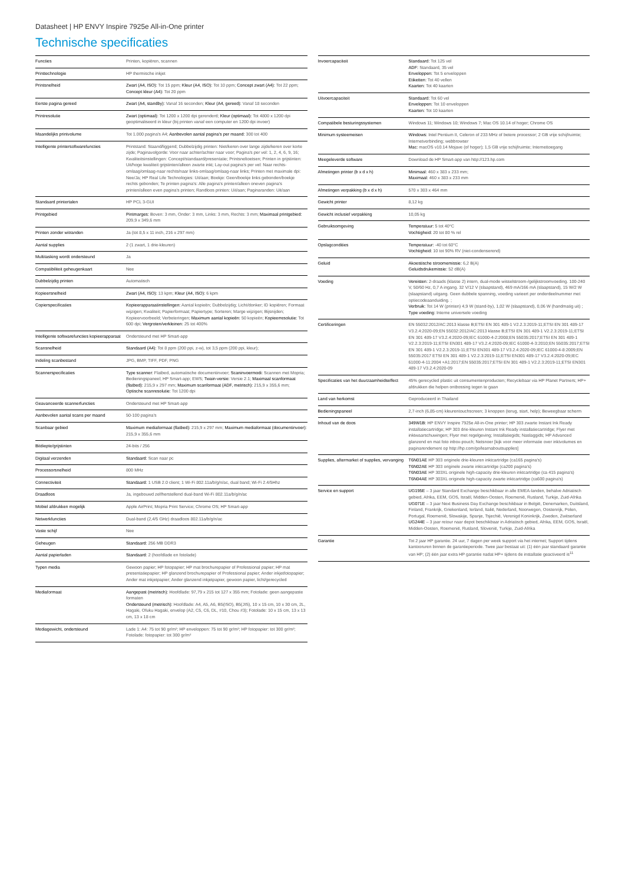Datasheet | HP ENVY Inspire 7925e All-in-One printer
Technische specificaties
| Functies | Printen, kopiëren, scannen |
| Printtechnologie | HP thermische inkjet |
| Printsnelheid | Zwart (A4, ISO): Tot 15 ppm; Kleur (A4, ISO): Tot 10 ppm; Concept zwart (A4): Tot 22 ppm; Concept kleur (A4): Tot 20 ppm |
| Eerste pagina gereed | Zwart (A4, standby): Vanaf 16 seconden; Kleur (A4, gereed): Vanaf 18 seconden |
| Printresolutie | Zwart (optimaal): Tot 1200 x 1200 dpi gerenderd; Kleur (optimaal): Tot 4800 x 1200 dpi geoptimaliseerd in kleur (bij printen vanaf een computer en 1200 dpi invoer) |
| Maandelijks printvolume | Tot 1.000 pagina's A4; Aanbevolen aantal pagina's per maand: 300 tot 400 |
| Intelligente printersoftwarefuncties | Printstand: Staand/liggend; Dubbelzijdig printen: Niet/keren over lange zijde/keren over korte zijde; Paginavolgorde: Voor naar achter/achter naar voor; Pagina's per vel: 1, 2, 4, 6, 9, 16; Kwaliteitsinstellingen: Concept/standaard/presentatie; Printsneltoetsen; Printen in grijstinten: Uit/hoge kwaliteit grijstinten/alleen zwarte inkt; Lay-out pagina's per vel: Naar rechts-omlaag/omlaag-naar rechts/naar links-omlaag/omlaag-naar links; Printen met maximale dpi: Nee/Ja; HP Real Life Technologies: Uit/aan; Boekje: Geen/boekje links gebonden/boekje rechts gebonden; Te printen pagina's: Alle pagina's printen/alleen oneven pagina's printen/alleen even pagina's printen; Randloos printen: Uit/aan; Paginaranden: Uit/aan |
| Standaard printertalen | HP PCL 3-GUI |
| Printgebied | Pintmarges: Boven: 3 mm, Onder: 3 mm, Links: 3 mm, Rechts: 3 mm; Maximaal printgebied: 209,9 x 349,6 mm |
| Printen zonder witranden | Ja (tot 8,5 x 11 inch, 216 x 297 mm) |
| Aantal supplies | 2 (1 zwart, 1 drie-kleuren) |
| Multitasking wordt ondersteund | Ja |
| Compatibiliteit geheugenkaart | Nee |
| Dubbelzijdig printen | Automatisch |
| Kopieersnelheid | Zwart (A4, ISO): 13 kpm; Kleur (A4, ISO): 6 kpm |
| Copierspecificaties | Kopieerapparaatinstellingen: Aantal kopieën; Dubbelzijdig; Licht/donker; ID kopiëren; Formaat wijzigen; Kwaliteit; Papierformaat; Papiertype; Sorteren; Marge wijzigen; Bijsnijden; Kopieervoorbeeld; Verbeteringen; Maximum aantal kopieën: 50 kopieën; Kopieerresolutie: Tot 600 dpi; Vergroten/verkleinen: 25 tot 400% |
| Intelligente softwarefuncties kopieerapparaat | Ondersteund met HP Smart-app |
| Scansnelheid | Standaard (A4): Tot 8 ppm (200 ppi, z-w), tot 3,5 ppm (200 ppi, kleur); |
| Indeling scanbestand | JPG, BMP, TIFF, PDF, PNG |
| Scannerspecificaties | Type scanner: Flatbed, automatische documentinvoer; Scaninvoermodi: Scannen met Mopria; Bedieningspaneel; HP Smart-app; EWS; Twain-versie: Versie 2.1; Maximaal scanformaat (flatbed): 215,9 x 297 mm; Maximum scanformaat (ADF, metrisch): 215,9 x 355,6 mm; Optische scanresolutie: Tot 1200 dpi |
| Geavanceerde scannerfuncties | Ondersteund met HP Smart-app |
| Aanbevolen aantal scans per maand | 50-100 pagina's |
| Scanbaar gebied | Maximum mediaformaat (flatbed): 215,9 x 297 mm; Maximum mediaformaat (documentinvoer): 215,9 x 355,6 mm |
| Bitdiepte/grijstinten | 24-bits / 256 |
| Digitaal verzenden | Standaard: Scan naar pc |
| Processorsnelheid | 800 MHz |
| Connectiviteit | Standaard: 1 USB 2.0 client; 1 Wi-Fi 802.11a/b/g/n/ac, dual band; Wi-Fi 2.4/5Hhz |
| Draadloos | Ja, ingebouwd zelfherstellend dual-band Wi-Fi 802.11a/b/g/n/ac |
| Mobiel afdrukken mogelijk | Apple AirPrint; Mopria Print Service; Chrome OS; HP Smart-app |
| Netwerkfuncties | Dual-band (2,4/5 GHz) draadloos 802.11a/b/g/n/ac |
| Vaste schijf | Nee |
| Geheugen | Standaard: 256 MB DDR3 |
| Aantal papierladen | Standaard: 2 (hoofdlade en fotolade) |
| Typen media | Gewoon papier; HP fotopapier; HP mat brochurepapier of Professional papier; HP mat presentatiepapier; HP glanzend brochurepapier of Professional papier; Ander inkjetfotopapier; Ander mat inkjetpapier; Ander glanzend inkjetpapier, gewoon papier, licht/gerecycled |
| Mediaformaat | Aangepast (metrisch): Hoofdlade: 97,79 x 215 tot 127 x 355 mm; Fotolade: geen aangepaste formaten Ondersteund (metrisch): Hoofdlade: A4, A5, A6, B5(ISO), B5(JIS), 10 x 15 cm, 10 x 30 cm, 2L, Hagaki, Ofuku Hagaki, envelop (A2, C5, C6, DL, #10, Chou #3); Fotolade: 10 x 15 cm, 13 x 13 cm, 13 x 18 cm |
| Mediagewicht, ondersteund | Lade 1: A4: 75 tot 90 gr/m²; HP enveloppen: 75 tot 90 gr/m²; HP fotopapier: tot 300 gr/m²; Fotolade: fotopapier: tot 300 gr/m² |
| Invoercapaciteit | Standaard: Tot 125 vel ADF: Standaard, 35 vel Enveloppen: Tot 5 enveloppen Etiketten: Tot 40 vellen Kaarten: Tot 40 kaarten |
| Uitvoercapaciteit | Standaard: Tot 60 vel Enveloppen: Tot 10 enveloppen Kaarten: Tot 10 kaarten |
| Compatibele besturingssystemen | Windows 11; Windows 10; Windows 7; Mac OS 10.14 of hoger; Chrome OS |
| Minimum systeemeisen | Windows: Intel Pentium II, Celeron of 233 MHz of betere processor; 2 GB vrije schijfruimte; Internetverbinding; webbrowser Mac: macOS v10.14 Mojave (of hoger); 1,5 GB vrije schijfruimte; Internettoegang |
| Meegeleverde software | Download de HP Smart-app van http://123.hp.com |
| Afmetingen printer (b x d x h) | Minimaal: 460 x 383 x 233 mm; Maximaal: 460 x 383 x 233 mm |
| Afmetingen verpakking (b x d x h) | 570 x 303 x 464 mm |
| Gewicht printer | 8,12 kg |
| Gewicht inclusief verpakking | 10,05 kg |
| Gebruiksomgeving | Temperatuur: 5 tot 40°C Vochtigheid: 20 tot 80 % rel |
| Opslagcondities | Temperatuur: -40 tot 60°C Vochtigheid: 10 tot 90% RV (niet-condenserend) |
| Geluid | Akoestische stroomemissie: 6,2 B(A) Geluidsdrukemissie: 52 dB(A) |
| Voeding | Vereisten: 2-draads (klasse 2) intern, dual-mode wisselstroom-/gelijkstroomvoeding. 100-240 V, 50/60 Hz, 0,7 A ingang. 32 V/12 V (slaapstand), 469 mA/166 mA (slaapstand), 15 W/2 W (slaapstand) uitgang. Geen dubbele spanning, voeding varieert per onderdeelnummer met optiecodeaanduiding. ; Verbruik: Tot 14 W (printen) 4,9 W (stand-by), 1,02 W (slaapstand), 0,06 W (handmatig uit) ; Type voeding: Interne universele voeding |
| Certificeringen | EN 55032:2012/AC:2013 klasse B;ETSI EN 301 489-1 V2.2.3:2019-11;ETSI EN 301 489-17 V3.2.4:2020-09;EN 55032:2012/AC:2013 klasse B;ETSI EN 301 489-1 V2.2.3:2019-11;ETSI EN 301 489-17 V3.2.4:2020-09;IEC 61000-4-2:2008;EN 55035:2017;ETSI EN 301 489-1 V2.2.3:2019-11;ETSI EN301 489-17 V3.2.4:2020-09;IEC 61000-4-3:2010;EN 55035:2017;ETSI EN 301 489-1 V2.2.3:2019-11;ETSI EN301 489-17 V3.2.4:2020-09;IEC 61000-4-8:2009;EN 55035:2017 ETSI EN 301 489-1 V2.2.3:2019-11;ETSI EN301 489-17 V3.2.4:2020-09;IEC 61000-4-11:2004 +A1:2017;EN 55035:2017;ETSI EN 301 489-1 V2.2.3:2019-11;ETSI EN301 489-17 V3.2.4:2020-09 |
| Specificaties van het duurzaamheidseffect | 45% gerecycled plastic uit consumentenproducten; Recyclebaar via HP Planet Partners; HP+ afdrukken die helpen ontbossing tegen te gaan |
| Land van herkomst | Geproduceerd in Thailand |
| Bedieningspaneel | 2,7-inch (6,85-cm) kleurentouchscreen; 3 knoppen (terug, start, help); Beweegbaar scherm |
| Inhoud van de doos | 349W1B: HP ENVY Inspire 7925e All-in-One printer; HP 303 zwarte Instant Ink Ready installatiecartridge; HP 303 drie-kleuren Instant Ink Ready installatiecartridge; Flyer met inktwaarschuwingen; Flyer met regelgeving; Installatiegids; Naslaggids; HP Advanced glanzend en mat foto inbox-pouch; Netsnoer [kijk voor meer informatie over inktvolumes en paginarendement op http://hp.com/go/learnaboutsupplies] |
| Supplies, aftermarket of supplies, vervanging | T6N01AE HP 303 originele drie-kleuren inktcartridge (ca165 pagina's) T6N02AE HP 303 originele zwarte inktcartridge (ca200 pagina's) T6N03AE HP 303XL originele high-capacity drie-kleuren inktcartridge (ca 415 pagina's) T6N04AE HP 303XL originele high-capacity zwarte inktcartridge (ca600 pagina's) |
| Service en support | UG195E – 3 jaar Standard Exchange beschikbaar in alle EMEA-landen, behalve Adriatisch gebied, Afrika, EEM, GOS, Israël, Midden-Oosten, Roemenië, Rusland, Turkije, Zuid-Afrika UG071E – 3 jaar Next Business Day Exchange beschikbaar in België, Denemarken, Duitsland, Finland, Frankrijk, Griekenland, Ierland, Italië, Nederland, Noorwegen, Oostenrijk, Polen, Portugal, Roemenië, Slowakije, Spanje, Tsjechië, Verenigd Koninkrijk, Zweden, Zwitserland UG244E – 3 jaar retour naar depot beschikbaar in Adriatisch gebied, Afrika, EEM, GOS, Israël, Midden-Oosten, Roemenië, Rusland, Slovenië, Turkije, Zuid-Afrika |
| Garantie | Tot 2 jaar HP garantie. 24 uur, 7 dagen per week support via het internet; Support tijdens kantooruren binnen de garantieperiode. Twee jaar bestaat uit: (1) één jaar standaard garantie van HP; (2) één jaar extra HP garantie nadat HP+ tijdens de installatie geactiveerd is<sup>11</sup> |